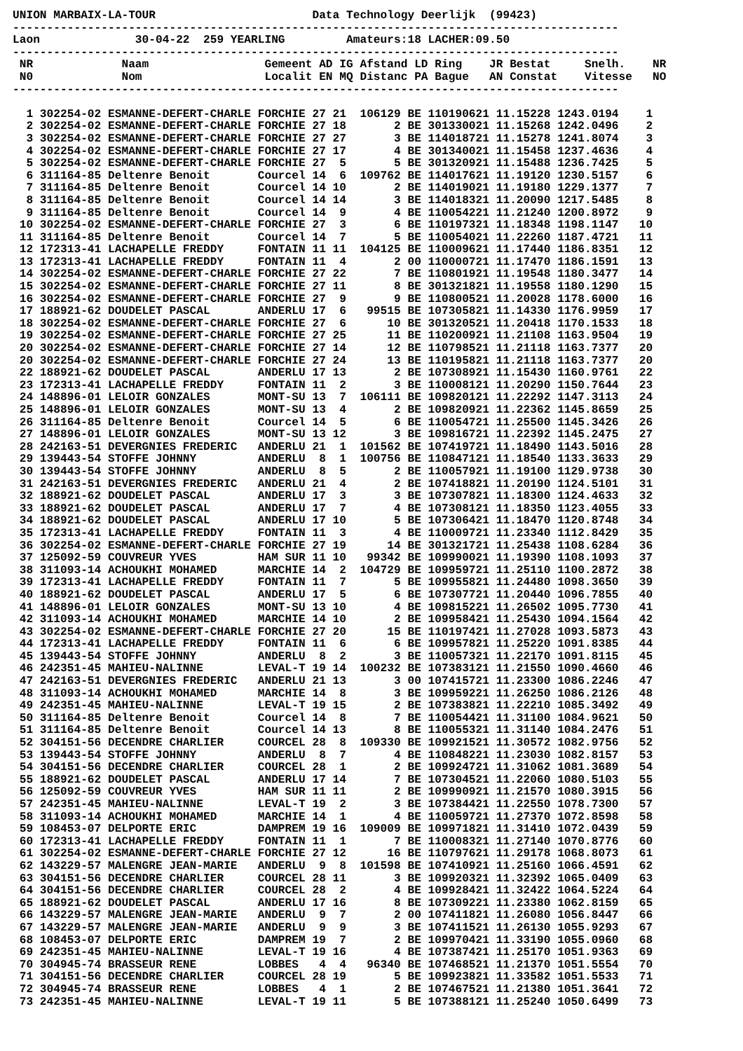UNION MARBAIX-LA-TOUR                       Data Technology Deerlijk  (99423)
-----------------------------------------------------------------------------------------
Laon              30-04-22  259 YEARLING         Amateurs:18 LACHER:09.50
-----------------------------------------------------------------------------------------
 NR             Naam                 Gemeent AD IG Afstand LD Ring    JR Bestat     Snelh.    NR
 N0             Nom                  Localit EN MQ Distanc PA Bague   AN Constat    Vitesse   NO
-----------------------------------------------------------------------------------------

  1 302254-02 ESMANNE-DEFERT-CHARLE FORCHIE 27 21  106129 BE 110190621 11.15228 1243.0194    1
  2 302254-02 ESMANNE-DEFERT-CHARLE FORCHIE 27 18       2 BE 301330021 11.15268 1242.0496    2
  3 302254-02 ESMANNE-DEFERT-CHARLE FORCHIE 27 27       3 BE 114018721 11.15278 1241.8074    3
  4 302254-02 ESMANNE-DEFERT-CHARLE FORCHIE 27 17       4 BE 301340021 11.15458 1237.4636    4
  5 302254-02 ESMANNE-DEFERT-CHARLE FORCHIE 27  5       5 BE 301320921 11.15488 1236.7425    5
  6 311164-85 Deltenre Benoit       Courcel 14  6  109762 BE 114017621 11.19120 1230.5157    6
  7 311164-85 Deltenre Benoit       Courcel 14 10       2 BE 114019021 11.19180 1229.1377    7
  8 311164-85 Deltenre Benoit       Courcel 14 14       3 BE 114018321 11.20090 1217.5485    8
  9 311164-85 Deltenre Benoit       Courcel 14  9       4 BE 110054221 11.21240 1200.8972    9
 10 302254-02 ESMANNE-DEFERT-CHARLE FORCHIE 27  3       6 BE 110197321 11.18348 1198.1147   10
 11 311164-85 Deltenre Benoit       Courcel 14  7       5 BE 110054021 11.22260 1187.4721   11
 12 172313-41 LACHAPELLE FREDDY     FONTAIN 11 11  104125 BE 110009621 11.17440 1186.8351   12
 13 172313-41 LACHAPELLE FREDDY     FONTAIN 11  4       2 00 110000721 11.17470 1186.1591   13
 14 302254-02 ESMANNE-DEFERT-CHARLE FORCHIE 27 22       7 BE 110801921 11.19548 1180.3477   14
 15 302254-02 ESMANNE-DEFERT-CHARLE FORCHIE 27 11       8 BE 301321821 11.19558 1180.1290   15
 16 302254-02 ESMANNE-DEFERT-CHARLE FORCHIE 27  9       9 BE 110800521 11.20028 1178.6000   16
 17 188921-62 DOUDELET PASCAL       ANDERLU 17  6   99515 BE 107305821 11.14330 1176.9959   17
 18 302254-02 ESMANNE-DEFERT-CHARLE FORCHIE 27  6      10 BE 301320521 11.20418 1170.1533   18
 19 302254-02 ESMANNE-DEFERT-CHARLE FORCHIE 27 25      11 BE 110200921 11.21108 1163.9504   19
 20 302254-02 ESMANNE-DEFERT-CHARLE FORCHIE 27 14      12 BE 110798521 11.21118 1163.7377   20
 20 302254-02 ESMANNE-DEFERT-CHARLE FORCHIE 27 24      13 BE 110195821 11.21118 1163.7377   20
 22 188921-62 DOUDELET PASCAL       ANDERLU 17 13       2 BE 107308921 11.15430 1160.9761   22
 23 172313-41 LACHAPELLE FREDDY     FONTAIN 11  2       3 BE 110008121 11.20290 1150.7644   23
 24 148896-01 LELOIR GONZALES       MONT-SU 13  7  106111 BE 109820121 11.22292 1147.3113   24
 25 148896-01 LELOIR GONZALES       MONT-SU 13  4       2 BE 109820921 11.22362 1145.8659   25
 26 311164-85 Deltenre Benoit       Courcel 14  5       6 BE 110054721 11.25500 1145.3426   26
 27 148896-01 LELOIR GONZALES       MONT-SU 13 12       3 BE 109816721 11.22392 1145.2475   27
 28 242163-51 DEVERGNIES FREDERIC   ANDERLU 21  1  101562 BE 107419721 11.18490 1143.5016   28
 29 139443-54 STOFFE JOHNNY         ANDERLU  8  1  100756 BE 110847121 11.18540 1133.3633   29
 30 139443-54 STOFFE JOHNNY         ANDERLU  8  5       2 BE 110057921 11.19100 1129.9738   30
 31 242163-51 DEVERGNIES FREDERIC   ANDERLU 21  4       2 BE 107418821 11.20190 1124.5101   31
 32 188921-62 DOUDELET PASCAL       ANDERLU 17  3       3 BE 107307821 11.18300 1124.4633   32
 33 188921-62 DOUDELET PASCAL       ANDERLU 17  7       4 BE 107308121 11.18350 1123.4055   33
 34 188921-62 DOUDELET PASCAL       ANDERLU 17 10       5 BE 107306421 11.18470 1120.8748   34
 35 172313-41 LACHAPELLE FREDDY     FONTAIN 11  3       4 BE 110009721 11.23340 1112.8429   35
 36 302254-02 ESMANNE-DEFERT-CHARLE FORCHIE 27 19      14 BE 301321721 11.25438 1108.6284   36
 37 125092-59 COUVREUR YVES         HAM SUR 11 10   99342 BE 109990021 11.19390 1108.1093   37
 38 311093-14 ACHOUKHI MOHAMED      MARCHIE 14  2  104729 BE 109959721 11.25110 1100.2872   38
 39 172313-41 LACHAPELLE FREDDY     FONTAIN 11  7       5 BE 109955821 11.24480 1098.3650   39
 40 188921-62 DOUDELET PASCAL       ANDERLU 17  5       6 BE 107307721 11.20440 1096.7855   40
 41 148896-01 LELOIR GONZALES       MONT-SU 13 10       4 BE 109815221 11.26502 1095.7730   41
 42 311093-14 ACHOUKHI MOHAMED      MARCHIE 14 10       2 BE 109958421 11.25430 1094.1564   42
 43 302254-02 ESMANNE-DEFERT-CHARLE FORCHIE 27 20      15 BE 110197421 11.27028 1093.5873   43
 44 172313-41 LACHAPELLE FREDDY     FONTAIN 11  6       6 BE 109957821 11.25220 1091.8385   44
 45 139443-54 STOFFE JOHNNY         ANDERLU  8  2       3 BE 110057321 11.22170 1091.8115   45
 46 242351-45 MAHIEU-NALINNE        LEVAL-T 19 14  100232 BE 107383121 11.21550 1090.4660   46
 47 242163-51 DEVERGNIES FREDERIC   ANDERLU 21 13       3 00 107415721 11.23300 1086.2246   47
 48 311093-14 ACHOUKHI MOHAMED      MARCHIE 14  8       3 BE 109959221 11.26250 1086.2126   48
 49 242351-45 MAHIEU-NALINNE        LEVAL-T 19 15       2 BE 107383821 11.22210 1085.3492   49
 50 311164-85 Deltenre Benoit       Courcel 14  8       7 BE 110054421 11.31100 1084.9621   50
 51 311164-85 Deltenre Benoit       Courcel 14 13       8 BE 110055321 11.31140 1084.2476   51
 52 304151-56 DECENDRE CHARLIER     COURCEL 28  8  109330 BE 109921521 11.30572 1082.9756   52
 53 139443-54 STOFFE JOHNNY         ANDERLU  8  7       4 BE 110848221 11.23030 1082.8157   53
 54 304151-56 DECENDRE CHARLIER     COURCEL 28  1       2 BE 109924721 11.31062 1081.3689   54
 55 188921-62 DOUDELET PASCAL       ANDERLU 17 14       7 BE 107304521 11.22060 1080.5103   55
 56 125092-59 COUVREUR YVES         HAM SUR 11 11       2 BE 109990921 11.21570 1080.3915   56
 57 242351-45 MAHIEU-NALINNE        LEVAL-T 19  2       3 BE 107384421 11.22550 1078.7300   57
 58 311093-14 ACHOUKHI MOHAMED      MARCHIE 14  1       4 BE 110059721 11.27370 1072.8598   58
 59 108453-07 DELPORTE ERIC         DAMPREM 19 16  109009 BE 109971821 11.31410 1072.0439   59
 60 172313-41 LACHAPELLE FREDDY     FONTAIN 11  1       7 BE 110008321 11.27140 1070.8776   60
 61 302254-02 ESMANNE-DEFERT-CHARLE FORCHIE 27 12      16 BE 110797621 11.29178 1068.8073   61
 62 143229-57 MALENGRE JEAN-MARIE   ANDERLU  9  8  101598 BE 107410921 11.25160 1066.4591   62
 63 304151-56 DECENDRE CHARLIER     COURCEL 28 11       3 BE 109920321 11.32392 1065.0409   63
 64 304151-56 DECENDRE CHARLIER     COURCEL 28  2       4 BE 109928421 11.32422 1064.5224   64
 65 188921-62 DOUDELET PASCAL       ANDERLU 17 16       8 BE 107309221 11.23380 1062.8159   65
 66 143229-57 MALENGRE JEAN-MARIE   ANDERLU  9  7       2 00 107411821 11.26080 1056.8447   66
 67 143229-57 MALENGRE JEAN-MARIE   ANDERLU  9  9       3 BE 107411521 11.26130 1055.9293   67
 68 108453-07 DELPORTE ERIC         DAMPREM 19  7       2 BE 109970421 11.33190 1055.0960   68
 69 242351-45 MAHIEU-NALINNE        LEVAL-T 19 16       4 BE 107387421 11.25170 1051.9363   69
 70 304945-74 BRASSEUR RENE         LOBBES   4  4   96340 BE 107468521 11.21370 1051.5554   70
 71 304151-56 DECENDRE CHARLIER     COURCEL 28 19       5 BE 109923821 11.33582 1051.5533   71
 72 304945-74 BRASSEUR RENE         LOBBES   4  1       2 BE 107467521 11.21380 1051.3641   72
 73 242351-45 MAHIEU-NALINNE        LEVAL-T 19 11       5 BE 107388121 11.25240 1050.6499   73